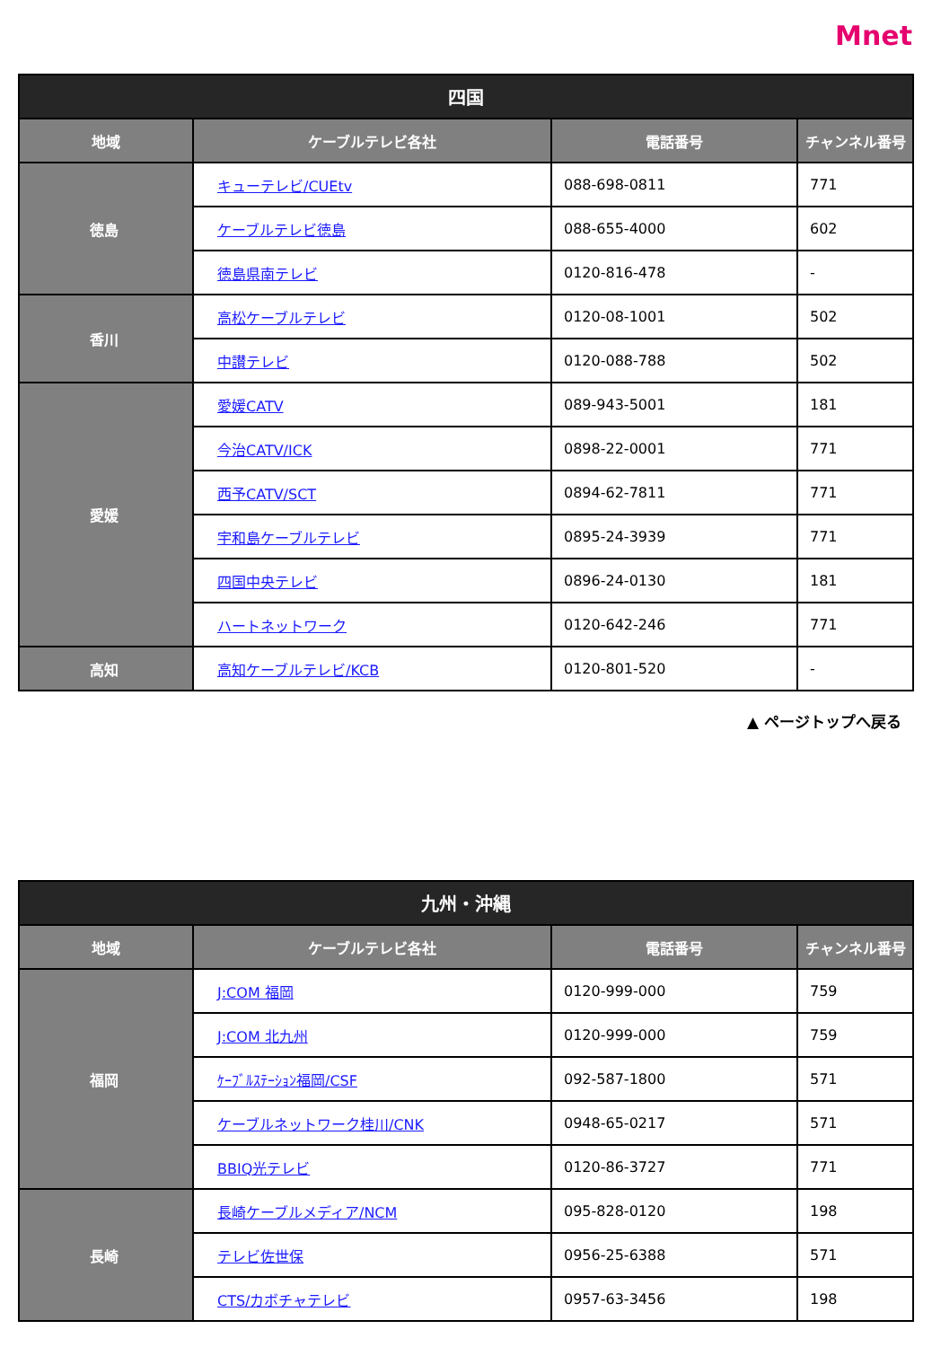Mnet
| 四国 | | | |
| --- | --- | --- | --- |
| 地域 | ケーブルテレビ各社 | 電話番号 | チャンネル番号 |
| 徳島 | キューテレビ/CUEtv | 088-698-0811 | 771 |
| | ケーブルテレビ徳島 | 088-655-4000 | 602 |
| | 徳島県南テレビ | 0120-816-478 | - |
| 香川 | 高松ケーブルテレビ | 0120-08-1001 | 502 |
| | 中讃テレビ | 0120-088-788 | 502 |
| 愛媛 | 愛媛CATV | 089-943-5001 | 181 |
| | 今治CATV/ICK | 0898-22-0001 | 771 |
| | 西予CATV/SCT | 0894-62-7811 | 771 |
| | 宇和島ケーブルテレビ | 0895-24-3939 | 771 |
| | 四国中央テレビ | 0896-24-0130 | 181 |
| | ハートネットワーク | 0120-642-246 | 771 |
| 高知 | 高知ケーブルテレビ/KCB | 0120-801-520 | - |
▲ ページトップへ戻る
| 九州・沖縄 | | | |
| --- | --- | --- | --- |
| 地域 | ケーブルテレビ各社 | 電話番号 | チャンネル番号 |
| 福岡 | J:COM 福岡 | 0120-999-000 | 759 |
| | J:COM 北九州 | 0120-999-000 | 759 |
| | ｹｰﾌﾞﾙｽﾃｰｼｮﾝ福岡/CSF | 092-587-1800 | 571 |
| | ケーブルネットワーク桂川/CNK | 0948-65-0217 | 571 |
| | BBIQ光テレビ | 0120-86-3727 | 771 |
| 長崎 | 長崎ケーブルメディア/NCM | 095-828-0120 | 198 |
| | テレビ佐世保 | 0956-25-6388 | 571 |
| | CTS/カボチャテレビ | 0957-63-3456 | 198 |